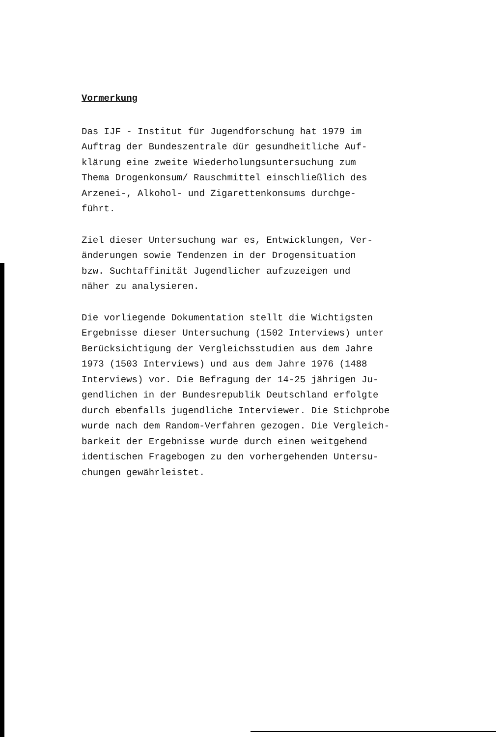Vormerkung
Das IJF - Institut für Jugendforschung hat 1979 im Auftrag der Bundeszentrale dür gesundheitliche Auf- klärung eine zweite Wiederholungsuntersuchung zum Thema Drogenkonsum/ Rauschmittel einschließlich des Arzenei-, Alkohol- und Zigarettenkonsums durchge- führt.
Ziel dieser Untersuchung war es, Entwicklungen, Ver- änderungen sowie Tendenzen in der Drogensituation bzw. Suchtaffinität Jugendlicher aufzuzeigen und näher zu analysieren.
Die vorliegende Dokumentation stellt die Wichtigsten Ergebnisse dieser Untersuchung (1502 Interviews) unter Berücksichtigung der Vergleichsstudien aus dem Jahre 1973 (1503 Interviews) und aus dem Jahre 1976 (1488 Interviews) vor. Die Befragung der 14-25 jährigen Ju- gendlichen in der Bundesrepublik Deutschland erfolgte durch ebenfalls jugendliche Interviewer. Die Stichprobe wurde nach dem Random-Verfahren gezogen. Die Vergleich- barkeit der Ergebnisse wurde durch einen weitgehend identischen Fragebogen zu den vorhergehenden Untersu- chungen gewährleistet.